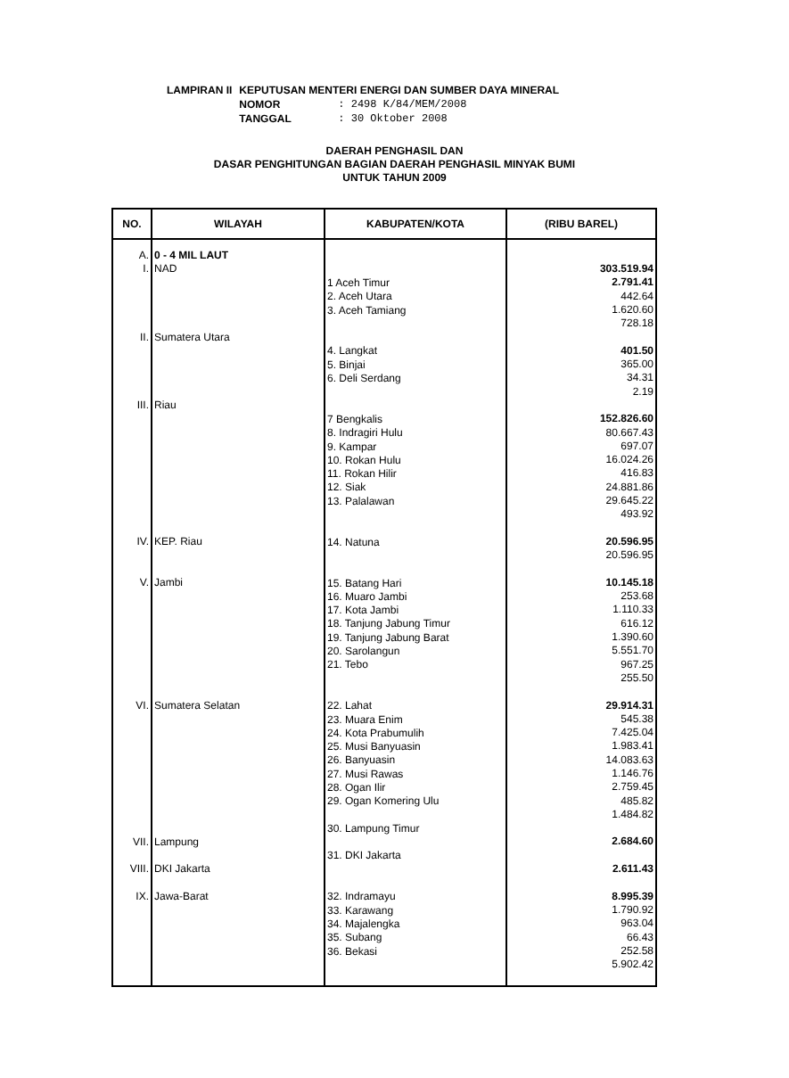| LAMPIRAN II | KEPUTUSAN MENTERI ENERGI DAN SUMBER DAYA MINERAL | |
| | NOMOR | : 2498 K/84/MEM/2008 |
| | TANGGAL | : 30 Oktober 2008 |
DAERAH PENGHASIL DAN
DASAR PENGHITUNGAN BAGIAN DAERAH PENGHASIL MINYAK BUMI
UNTUK TAHUN 2009
| NO. | WILAYAH | KABUPATEN/KOTA | (RIBU BAREL) |
| --- | --- | --- | --- |
| A. I. II. III. IV. V. VI. VII. VIII. IX. | 0 - 4 MIL LAUT NAD Sumatera Utara Riau KEP. Riau Jambi Sumatera Selatan Lampung DKI Jakarta Jawa-Barat | 1 Aceh Timur 2. Aceh Utara 3. Aceh Tamiang 4. Langkat 5. Binjai 6. Deli Serdang 7 Bengkalis 8. Indragiri Hulu 9. Kampar 10. Rokan Hulu 11. Rokan Hilir 12. Siak 13. Palalawan 14. Natuna 15. Batang Hari 16. Muaro Jambi 17. Kota Jambi 18. Tanjung Jabung Timur 19. Tanjung Jabung Barat 20. Sarolangun 21. Tebo 22. Lahat 23. Muara Enim 24. Kota Prabumulih 25. Musi Banyuasin 26. Banyuasin 27. Musi Rawas 28. Ogan Ilir 29. Ogan Komering Ulu 30. Lampung Timur 31. DKI Jakarta 32. Indramayu 33. Karawang 34. Majalengka 35. Subang 36. Bekasi | 303.519.94 2.791.41 442.64 1.620.60 728.18 401.50 365.00 34.31 2.19 152.826.60 80.667.43 697.07 16.024.26 416.83 24.881.86 29.645.22 493.92 20.596.95 20.596.95 10.145.18 253.68 1.110.33 616.12 1.390.60 5.551.70 967.25 255.50 29.914.31 545.38 7.425.04 1.983.41 14.083.63 1.146.76 2.759.45 485.82 1.484.82 2.684.60 2.611.43 8.995.39 1.790.92 963.04 66.43 252.58 5.902.42 |